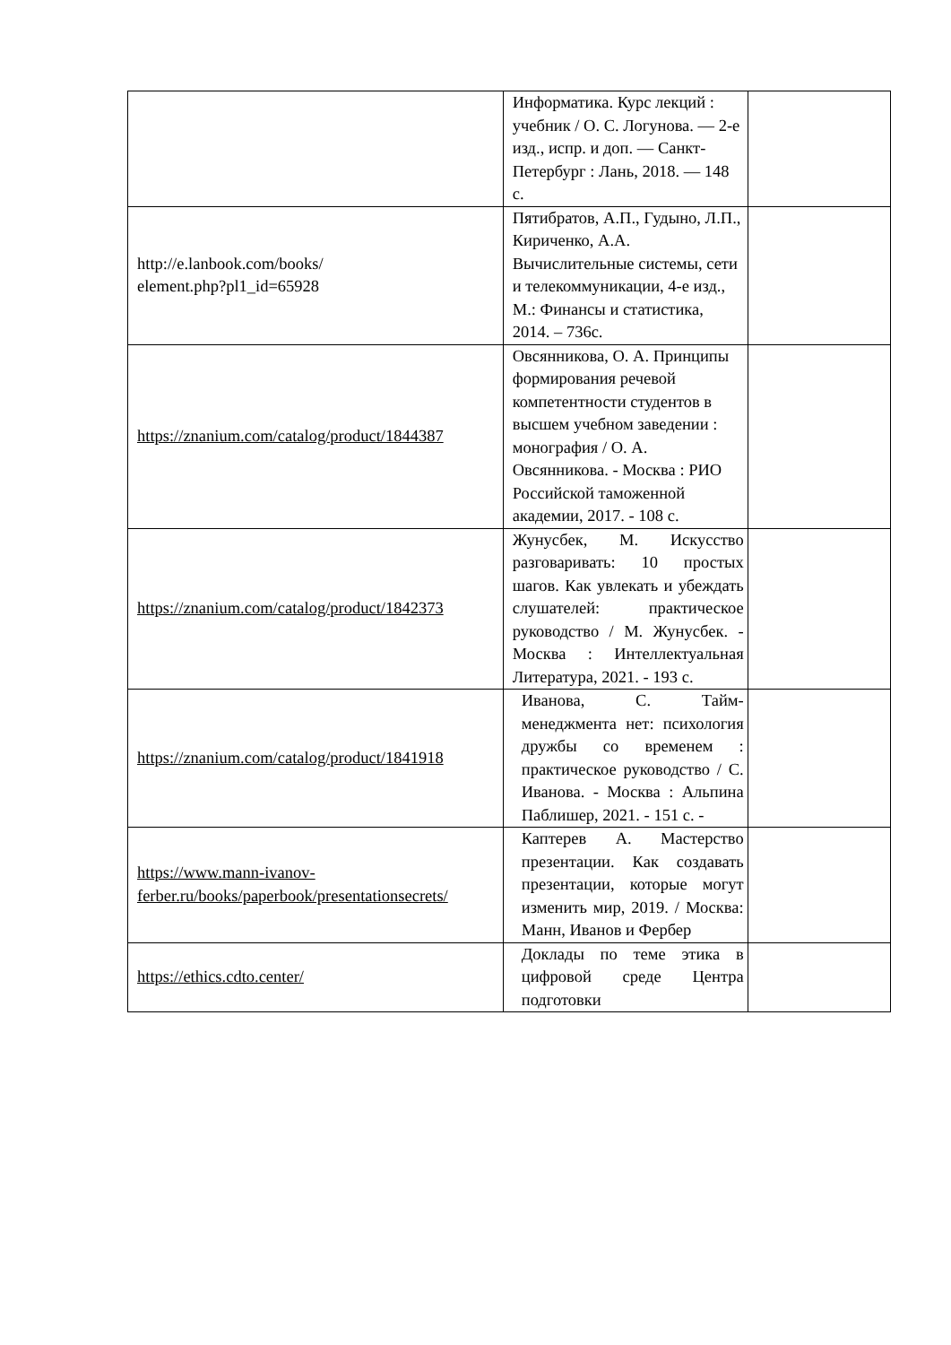| | Информатика. Курс лекций : учебник / О. С. Логунова. — 2-е изд., испр. и доп. — Санкт-Петербург : Лань, 2018. — 148 с. | |
| http://e.lanbook.com/books/ element.php?pl1_id=65928 | Пятибратов, А.П., Гудыно, Л.П., Кириченко, А.А. Вычислительные системы, сети и телекоммуникации, 4-е изд., М.: Финансы и статистика, 2014. – 736с. | |
| https://znanium.com/catalog/product/1844387 | Овсянникова, О. А. Принципы формирования речевой компетентности студентов в высшем учебном заведении : монография / О. А. Овсянникова. - Москва : РИО Российской таможенной академии, 2017. - 108 с. | |
| https://znanium.com/catalog/product/1842373 | Жунусбек, М. Искусство разговаривать: 10 простых шагов. Как увлекать и убеждать слушателей: практическое руководство / М. Жунусбек. - Москва : Интеллектуальная Литература, 2021. - 193 с. | |
| https://znanium.com/catalog/product/1841918 | Иванова, С. Тайм-менеджмента нет: психология дружбы со временем : практическое руководство / С. Иванова. - Москва : Альпина Паблишер, 2021. - 151 с. - | |
| https://www.mann-ivanov- ferber.ru/books/paperbook/presentationsecrets/ | Каптерев А. Мастерство презентации. Как создавать презентации, которые могут изменить мир, 2019. / Москва: Манн, Иванов и Фербер | |
| https://ethics.cdto.center/ | Доклады по теме этика в цифровой среде Центра подготовки | |